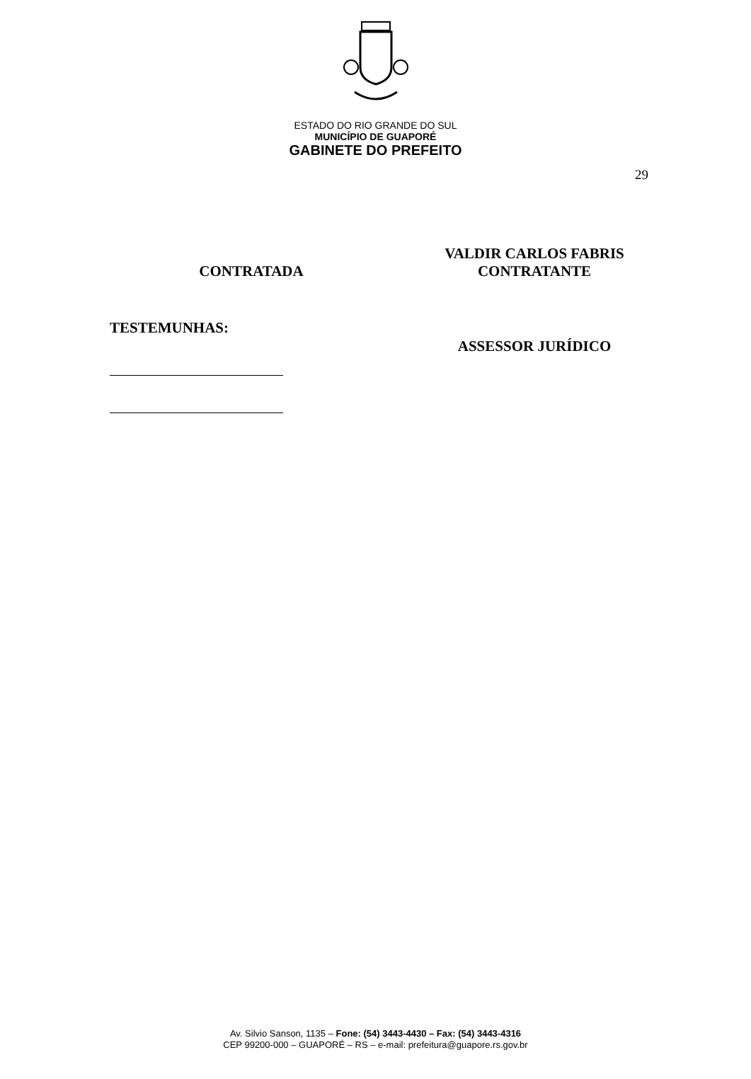ESTADO DO RIO GRANDE DO SUL
MUNICÍPIO DE GUAPORÉ
GABINETE DO PREFEITO
29
CONTRATADA VALDIR CARLOS FABRIS
CONTRATANTE
TESTEMUNHAS:
ASSESSOR JURÍDICO
Av. Silvio Sanson, 1135 – Fone: (54) 3443-4430 – Fax: (54) 3443-4316
CEP 99200-000 – GUAPORÉ – RS – e-mail: prefeitura@guapore.rs.gov.br